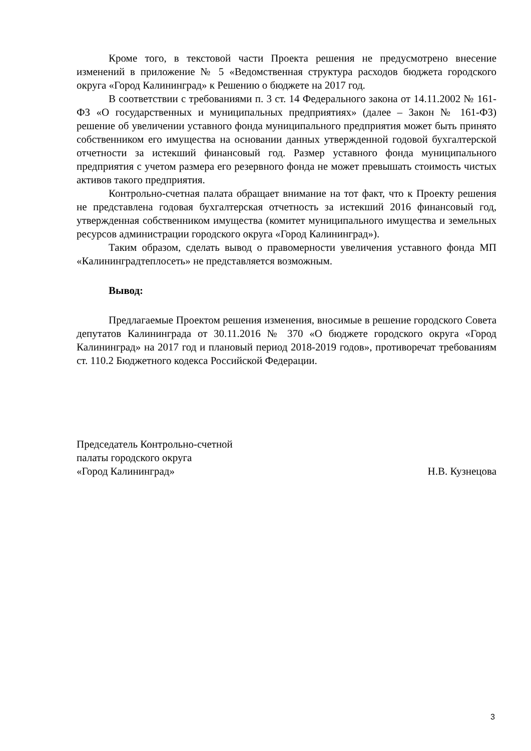Кроме того, в текстовой части Проекта решения не предусмотрено внесение изменений в приложение № 5 «Ведомственная структура расходов бюджета городского округа «Город Калининград» к Решению о бюджете на 2017 год.
В соответствии с требованиями п. 3 ст. 14 Федерального закона от 14.11.2002 № 161-ФЗ «О государственных и муниципальных предприятиях» (далее – Закон № 161-ФЗ) решение об увеличении уставного фонда муниципального предприятия может быть принято собственником его имущества на основании данных утвержденной годовой бухгалтерской отчетности за истекший финансовый год. Размер уставного фонда муниципального предприятия с учетом размера его резервного фонда не может превышать стоимость чистых активов такого предприятия.
Контрольно-счетная палата обращает внимание на тот факт, что к Проекту решения не представлена годовая бухгалтерская отчетность за истекший 2016 финансовый год, утвержденная собственником имущества (комитет муниципального имущества и земельных ресурсов администрации городского округа «Город Калининград»).
Таким образом, сделать вывод о правомерности увеличения уставного фонда МП «Калининградтеплосеть» не представляется возможным.
Вывод:
Предлагаемые Проектом решения изменения, вносимые в решение городского Совета депутатов Калининграда от 30.11.2016 № 370 «О бюджете городского округа «Город Калининград» на 2017 год и плановый период 2018-2019 годов», противоречат требованиям ст. 110.2 Бюджетного кодекса Российской Федерации.
Председатель Контрольно-счетной
палаты городского округа
«Город Калининград»
Н.В. Кузнецова
3